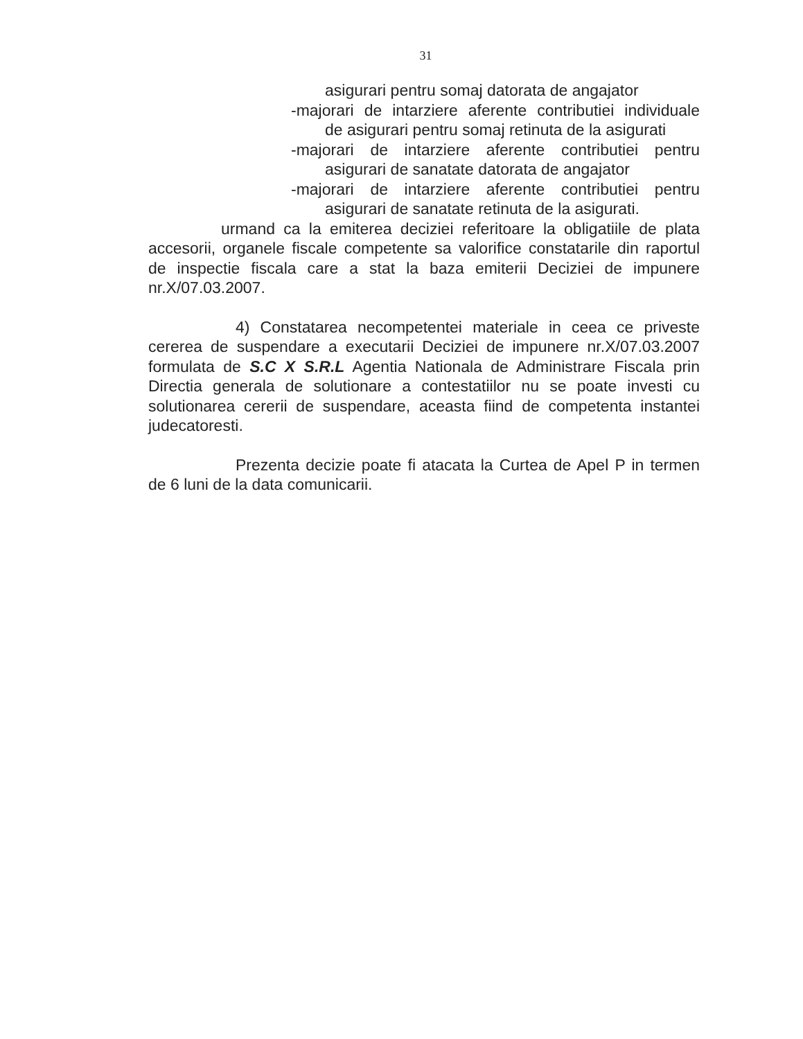31
asigurari pentru somaj datorata de angajator
-majorari de intarziere aferente contributiei individuale
de asigurari pentru somaj retinuta de la asigurati
-majorari de intarziere aferente contributiei pentru
asigurari de sanatate datorata de angajator
-majorari de intarziere aferente contributiei pentru
asigurari de sanatate retinuta de la asigurati.
urmand ca la emiterea deciziei referitoare la obligatiile de plata accesorii, organele fiscale competente sa valorifice constatarile din raportul de inspectie fiscala care a stat la baza emiterii Deciziei de impunere nr.X/07.03.2007.
4) Constatarea necompetentei materiale in ceea ce priveste cererea de suspendare a executarii Deciziei de impunere nr.X/07.03.2007 formulata de S.C X S.R.L Agentia Nationala de Administrare Fiscala prin Directia generala de solutionare a contestatiilor nu se poate investi cu solutionarea cererii de suspendare, aceasta fiind de competenta instantei judecatoresti.
Prezenta decizie poate fi atacata la Curtea de Apel P in termen de 6 luni de la data comunicarii.